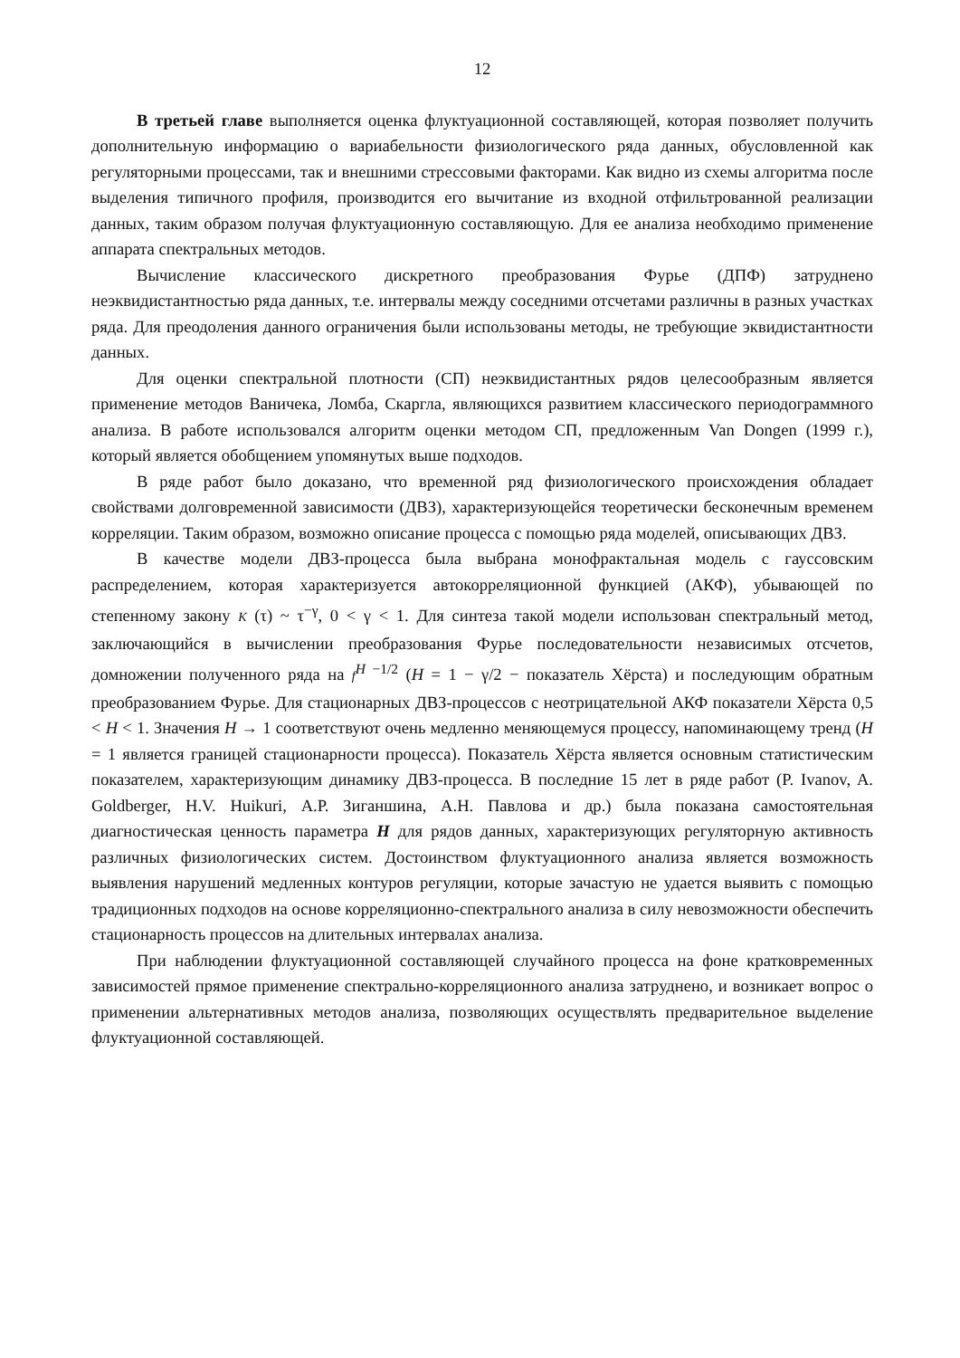12
В третьей главе выполняется оценка флуктуационной составляющей, которая позволяет получить дополнительную информацию о вариабельности физиологического ряда данных, обусловленной как регуляторными процессами, так и внешними стрессовыми факторами. Как видно из схемы алгоритма после выделения типичного профиля, производится его вычитание из входной отфильтрованной реализации данных, таким образом получая флуктуационную составляющую. Для ее анализа необходимо применение аппарата спектральных методов.
Вычисление классического дискретного преобразования Фурье (ДПФ) затруднено неэквидистантностью ряда данных, т.е. интервалы между соседними отсчетами различны в разных участках ряда. Для преодоления данного ограничения были использованы методы, не требующие эквидистантности данных.
Для оценки спектральной плотности (СП) неэквидистантных рядов целесообразным является применение методов Ваничека, Ломба, Скаргла, являющихся развитием классического периодограммного анализа. В работе использовался алгоритм оценки методом СП, предложенным Van Dongen (1999 г.), который является обобщением упомянутых выше подходов.
В ряде работ было доказано, что временной ряд физиологического происхождения обладает свойствами долговременной зависимости (ДВЗ), характеризующейся теоретически бесконечным временем корреляции. Таким образом, возможно описание процесса с помощью ряда моделей, описывающих ДВЗ.
В качестве модели ДВЗ-процесса была выбрана монофрактальная модель с гауссовским распределением, которая характеризуется автокорреляционной функцией (АКФ), убывающей по степенному закону K (τ) ~ τ<sup>−γ</sup>, 0 < γ < 1. Для синтеза такой модели использован спектральный метод, заключающийся в вычислении преобразования Фурье последовательности независимых отсчетов, домножении полученного ряда на f<sup>H −1/2</sup> (H = 1 − γ/2 − показатель Хёрста) и последующим обратным преобразованием Фурье. Для стационарных ДВЗ-процессов с неотрицательной АКФ показатели Хёрста 0,5 < H < 1. Значения H → 1 соответствуют очень медленно меняющемуся процессу, напоминающему тренд (H = 1 является границей стационарности процесса). Показатель Хёрста является основным статистическим показателем, характеризующим динамику ДВЗ-процесса. В последние 15 лет в ряде работ (P. Ivanov, A. Goldberger, H.V. Huikuri, А.Р. Зиганшина, А.Н. Павлова и др.) была показана самостоятельная диагностическая ценность параметра H для рядов данных, характеризующих регуляторную активность различных физиологических систем. Достоинством флуктуационного анализа является возможность выявления нарушений медленных контуров регуляции, которые зачастую не удается выявить с помощью традиционных подходов на основе корреляционно-спектрального анализа в силу невозможности обеспечить стационарность процессов на длительных интервалах анализа.
При наблюдении флуктуационной составляющей случайного процесса на фоне кратковременных зависимостей прямое применение спектрально-корреляционного анализа затруднено, и возникает вопрос о применении альтернативных методов анализа, позволяющих осуществлять предварительное выделение флуктуационной составляющей.